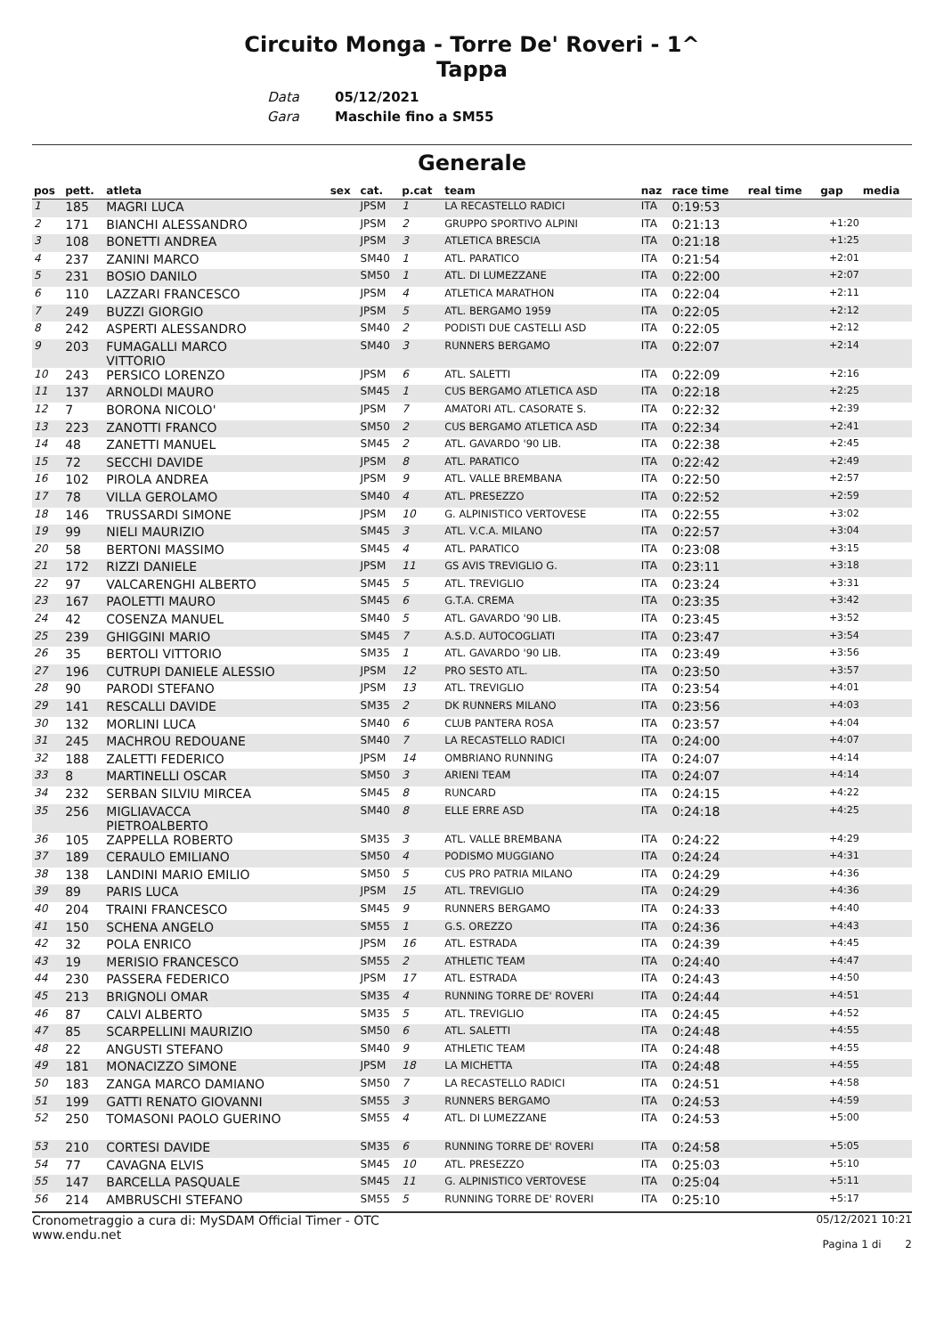Circuito Monga - Torre De' Roveri - 1^
Tappa
Data
Gara
05/12/2021
Maschile fino a SM55
Generale
| pos | pett. | atleta | sex | cat. | p.cat | team | naz | race time | real time | gap | media |
| --- | --- | --- | --- | --- | --- | --- | --- | --- | --- | --- | --- |
| 1 | 185 | MAGRI LUCA | | JPSM | 1 | LA RECASTELLO RADICI | ITA | 0:19:53 | | | |
| 2 | 171 | BIANCHI ALESSANDRO | | JPSM | 2 | GRUPPO SPORTIVO ALPINI | ITA | 0:21:13 | | +1:20 | |
| 3 | 108 | BONETTI ANDREA | | JPSM | 3 | ATLETICA BRESCIA | ITA | 0:21:18 | | +1:25 | |
| 4 | 237 | ZANINI MARCO | | SM40 | 1 | ATL. PARATICO | ITA | 0:21:54 | | +2:01 | |
| 5 | 231 | BOSIO DANILO | | SM50 | 1 | ATL. DI LUMEZZANE | ITA | 0:22:00 | | +2:07 | |
| 6 | 110 | LAZZARI FRANCESCO | | JPSM | 4 | ATLETICA MARATHON | ITA | 0:22:04 | | +2:11 | |
| 7 | 249 | BUZZI GIORGIO | | JPSM | 5 | ATL. BERGAMO 1959 | ITA | 0:22:05 | | +2:12 | |
| 8 | 242 | ASPERTI ALESSANDRO | | SM40 | 2 | PODISTI DUE CASTELLI ASD | ITA | 0:22:05 | | +2:12 | |
| 9 | 203 | FUMAGALLI MARCO VITTORIO | | SM40 | 3 | RUNNERS BERGAMO | ITA | 0:22:07 | | +2:14 | |
| 10 | 243 | PERSICO LORENZO | | JPSM | 6 | ATL. SALETTI | ITA | 0:22:09 | | +2:16 | |
| 11 | 137 | ARNOLDI MAURO | | SM45 | 1 | CUS BERGAMO ATLETICA ASD | ITA | 0:22:18 | | +2:25 | |
| 12 | 7 | BORONA NICOLO' | | JPSM | 7 | AMATORI ATL. CASORATE S. | ITA | 0:22:32 | | +2:39 | |
| 13 | 223 | ZANOTTI FRANCO | | SM50 | 2 | CUS BERGAMO ATLETICA ASD | ITA | 0:22:34 | | +2:41 | |
| 14 | 48 | ZANETTI MANUEL | | SM45 | 2 | ATL. GAVARDO '90 LIB. | ITA | 0:22:38 | | +2:45 | |
| 15 | 72 | SECCHI DAVIDE | | JPSM | 8 | ATL. PARATICO | ITA | 0:22:42 | | +2:49 | |
| 16 | 102 | PIROLA ANDREA | | JPSM | 9 | ATL. VALLE BREMBANA | ITA | 0:22:50 | | +2:57 | |
| 17 | 78 | VILLA GEROLAMO | | SM40 | 4 | ATL. PRESEZZO | ITA | 0:22:52 | | +2:59 | |
| 18 | 146 | TRUSSARDI SIMONE | | JPSM | 10 | G. ALPINISTICO VERTOVESE | ITA | 0:22:55 | | +3:02 | |
| 19 | 99 | NIELI MAURIZIO | | SM45 | 3 | ATL. V.C.A. MILANO | ITA | 0:22:57 | | +3:04 | |
| 20 | 58 | BERTONI MASSIMO | | SM45 | 4 | ATL. PARATICO | ITA | 0:23:08 | | +3:15 | |
| 21 | 172 | RIZZI DANIELE | | JPSM | 11 | GS AVIS TREVIGLIO G. | ITA | 0:23:11 | | +3:18 | |
| 22 | 97 | VALCARENGHI ALBERTO | | SM45 | 5 | ATL. TREVIGLIO | ITA | 0:23:24 | | +3:31 | |
| 23 | 167 | PAOLETTI MAURO | | SM45 | 6 | G.T.A. CREMA | ITA | 0:23:35 | | +3:42 | |
| 24 | 42 | COSENZA MANUEL | | SM40 | 5 | ATL. GAVARDO '90 LIB. | ITA | 0:23:45 | | +3:52 | |
| 25 | 239 | GHIGGINI MARIO | | SM45 | 7 | A.S.D. AUTOCOGLIATI | ITA | 0:23:47 | | +3:54 | |
| 26 | 35 | BERTOLI VITTORIO | | SM35 | 1 | ATL. GAVARDO '90 LIB. | ITA | 0:23:49 | | +3:56 | |
| 27 | 196 | CUTRUPI DANIELE ALESSIO | | JPSM | 12 | PRO SESTO ATL. | ITA | 0:23:50 | | +3:57 | |
| 28 | 90 | PARODI STEFANO | | JPSM | 13 | ATL. TREVIGLIO | ITA | 0:23:54 | | +4:01 | |
| 29 | 141 | RESCALLI DAVIDE | | SM35 | 2 | DK RUNNERS MILANO | ITA | 0:23:56 | | +4:03 | |
| 30 | 132 | MORLINI LUCA | | SM40 | 6 | CLUB PANTERA ROSA | ITA | 0:23:57 | | +4:04 | |
| 31 | 245 | MACHROU REDOUANE | | SM40 | 7 | LA RECASTELLO RADICI | ITA | 0:24:00 | | +4:07 | |
| 32 | 188 | ZALETTI FEDERICO | | JPSM | 14 | OMBRIANO RUNNING | ITA | 0:24:07 | | +4:14 | |
| 33 | 8 | MARTINELLI OSCAR | | SM50 | 3 | ARIENI TEAM | ITA | 0:24:07 | | +4:14 | |
| 34 | 232 | SERBAN SILVIU MIRCEA | | SM45 | 8 | RUNCARD | ITA | 0:24:15 | | +4:22 | |
| 35 | 256 | MIGLIAVACCA PIETROALBERTO | | SM40 | 8 | ELLE ERRE ASD | ITA | 0:24:18 | | +4:25 | |
| 36 | 105 | ZAPPELLA ROBERTO | | SM35 | 3 | ATL. VALLE BREMBANA | ITA | 0:24:22 | | +4:29 | |
| 37 | 189 | CERAULO EMILIANO | | SM50 | 4 | PODISMO MUGGIANO | ITA | 0:24:24 | | +4:31 | |
| 38 | 138 | LANDINI MARIO EMILIO | | SM50 | 5 | CUS PRO PATRIA MILANO | ITA | 0:24:29 | | +4:36 | |
| 39 | 89 | PARIS LUCA | | JPSM | 15 | ATL. TREVIGLIO | ITA | 0:24:29 | | +4:36 | |
| 40 | 204 | TRAINI FRANCESCO | | SM45 | 9 | RUNNERS BERGAMO | ITA | 0:24:33 | | +4:40 | |
| 41 | 150 | SCHENA ANGELO | | SM55 | 1 | G.S. OREZZO | ITA | 0:24:36 | | +4:43 | |
| 42 | 32 | POLA ENRICO | | JPSM | 16 | ATL. ESTRADA | ITA | 0:24:39 | | +4:45 | |
| 43 | 19 | MERISIO FRANCESCO | | SM55 | 2 | ATHLETIC TEAM | ITA | 0:24:40 | | +4:47 | |
| 44 | 230 | PASSERA FEDERICO | | JPSM | 17 | ATL. ESTRADA | ITA | 0:24:43 | | +4:50 | |
| 45 | 213 | BRIGNOLI OMAR | | SM35 | 4 | RUNNING TORRE DE' ROVERI | ITA | 0:24:44 | | +4:51 | |
| 46 | 87 | CALVI ALBERTO | | SM35 | 5 | ATL. TREVIGLIO | ITA | 0:24:45 | | +4:52 | |
| 47 | 85 | SCARPELLINI MAURIZIO | | SM50 | 6 | ATL. SALETTI | ITA | 0:24:48 | | +4:55 | |
| 48 | 22 | ANGUSTI STEFANO | | SM40 | 9 | ATHLETIC TEAM | ITA | 0:24:48 | | +4:55 | |
| 49 | 181 | MONACIZZO SIMONE | | JPSM | 18 | LA MICHETTA | ITA | 0:24:48 | | +4:55 | |
| 50 | 183 | ZANGA MARCO DAMIANO | | SM50 | 7 | LA RECASTELLO RADICI | ITA | 0:24:51 | | +4:58 | |
| 51 | 199 | GATTI RENATO GIOVANNI | | SM55 | 3 | RUNNERS BERGAMO | ITA | 0:24:53 | | +4:59 | |
| 52 | 250 | TOMASONI PAOLO GUERINO | | SM55 | 4 | ATL. DI LUMEZZANE | ITA | 0:24:53 | | +5:00 | |
| 53 | 210 | CORTESI DAVIDE | | SM35 | 6 | RUNNING TORRE DE' ROVERI | ITA | 0:24:58 | | +5:05 | |
| 54 | 77 | CAVAGNA ELVIS | | SM45 | 10 | ATL. PRESEZZO | ITA | 0:25:03 | | +5:10 | |
| 55 | 147 | BARCELLA PASQUALE | | SM45 | 11 | G. ALPINISTICO VERTOVESE | ITA | 0:25:04 | | +5:11 | |
| 56 | 214 | AMBRUSCHI STEFANO | | SM55 | 5 | RUNNING TORRE DE' ROVERI | ITA | 0:25:10 | | +5:17 | |
Cronometraggio a cura di: MySDAM Official Timer - OTC
www.endu.net
05/12/2021 10:21
Pagina 1 di 2